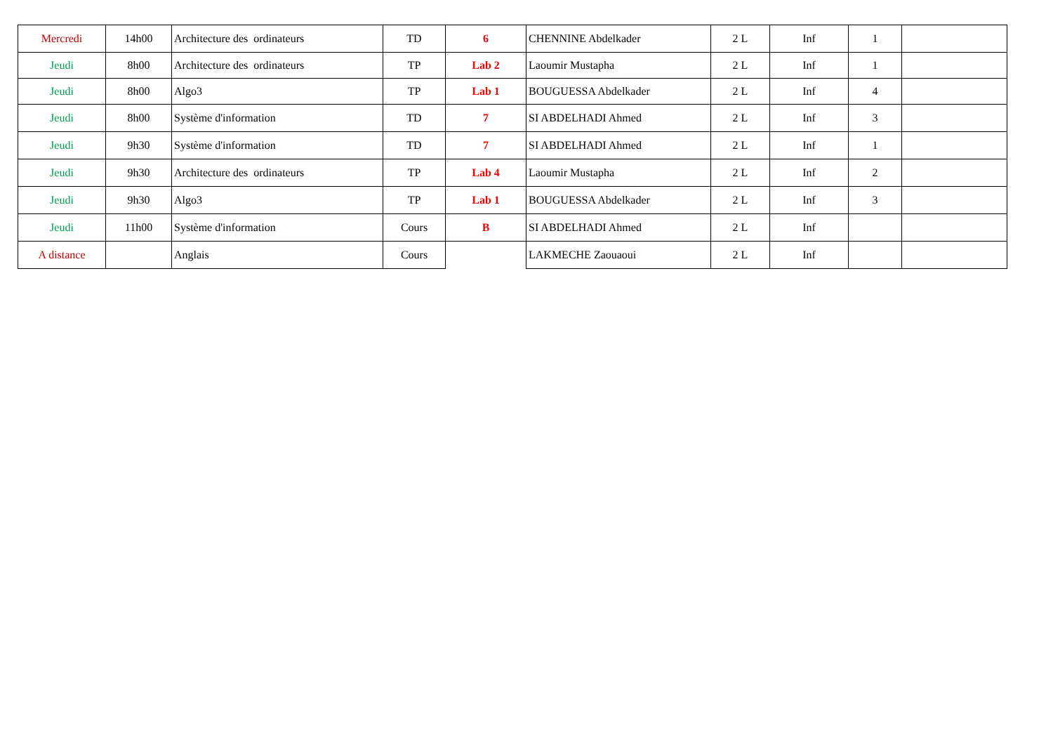| Mercredi | 14h00 | Architecture des ordinateurs | TD | 6 | CHENNINE Abdelkader | 2 L | Inf | 1 | |
| Jeudi | 8h00 | Architecture des ordinateurs | TP | Lab 2 | Laoumir Mustapha | 2 L | Inf | 1 | |
| Jeudi | 8h00 | Algo3 | TP | Lab 1 | BOUGUESSA Abdelkader | 2 L | Inf | 4 | |
| Jeudi | 8h00 | Système d'information | TD | 7 | SI ABDELHADI Ahmed | 2 L | Inf | 3 | |
| Jeudi | 9h30 | Système d'information | TD | 7 | SI ABDELHADI Ahmed | 2 L | Inf | 1 | |
| Jeudi | 9h30 | Architecture des ordinateurs | TP | Lab 4 | Laoumir Mustapha | 2 L | Inf | 2 | |
| Jeudi | 9h30 | Algo3 | TP | Lab 1 | BOUGUESSA Abdelkader | 2 L | Inf | 3 | |
| Jeudi | 11h00 | Système d'information | Cours | B | SI ABDELHADI Ahmed | 2 L | Inf | | |
| A distance | | Anglais | Cours | | LAKMECHE Zaouaoui | 2 L | Inf | | |